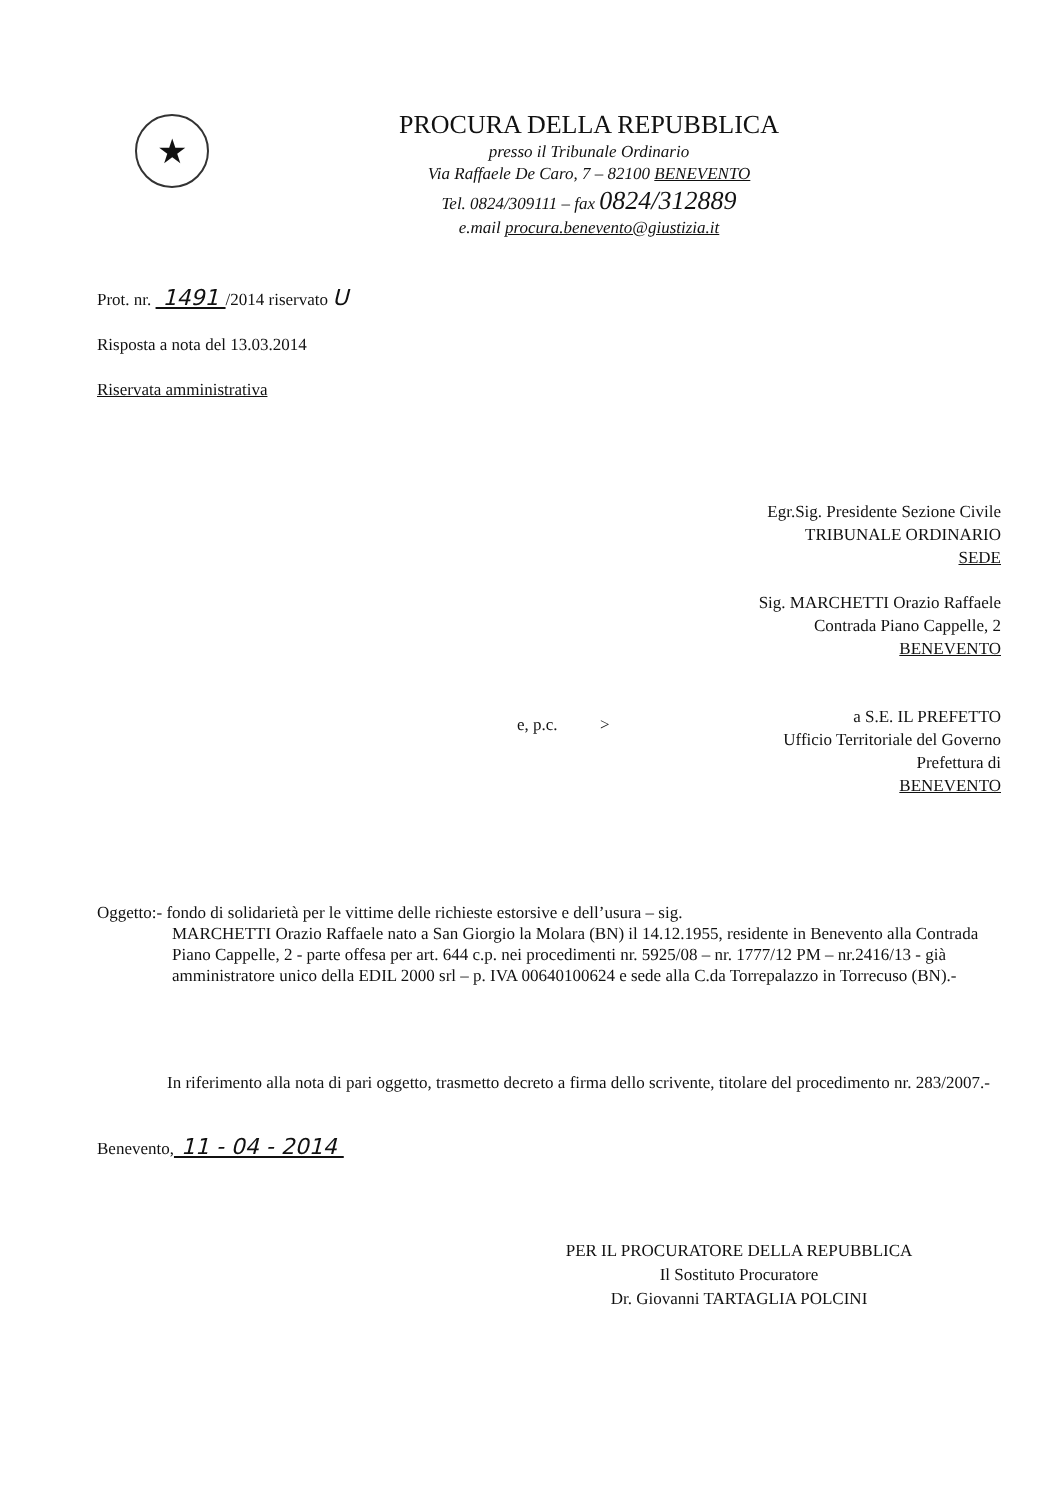★
PROCURA DELLA REPUBBLICA
presso il Tribunale Ordinario
Via Raffaele De Caro, 7 – 82100 BENEVENTO
Tel. 0824/309111 – fax 0824/312889
e.mail procura.benevento@giustizia.it
Prot. nr. 1491 /2014 riservato U
Risposta a nota del 13.03.2014
Riservata amministrativa
Egr.Sig. Presidente Sezione Civile
TRIBUNALE ORDINARIO
SEDE
Sig. MARCHETTI Orazio Raffaele
Contrada Piano Cappelle, 2
BENEVENTO
e, p.c. >
a S.E. IL PREFETTO
Ufficio Territoriale del Governo
Prefettura di
BENEVENTO
Oggetto:- fondo di solidarietà per le vittime delle richieste estorsive e dell’usura – sig.
MARCHETTI Orazio Raffaele nato a San Giorgio la Molara (BN) il 14.12.1955, residente in Benevento alla Contrada Piano Cappelle, 2 - parte offesa per art. 644 c.p. nei procedimenti nr. 5925/08 – nr. 1777/12 PM – nr.2416/13 - già amministratore unico della EDIL 2000 srl – p. IVA 00640100624 e sede alla C.da Torrepalazzo in Torrecuso (BN).-
In riferimento alla nota di pari oggetto, trasmetto decreto a firma dello scrivente, titolare del procedimento nr. 283/2007.-
Benevento, 11 - 04 - 2014
PER IL PROCURATORE DELLA REPUBBLICA
Il Sostituto Procuratore
Dr. Giovanni TARTAGLIA POLCINI